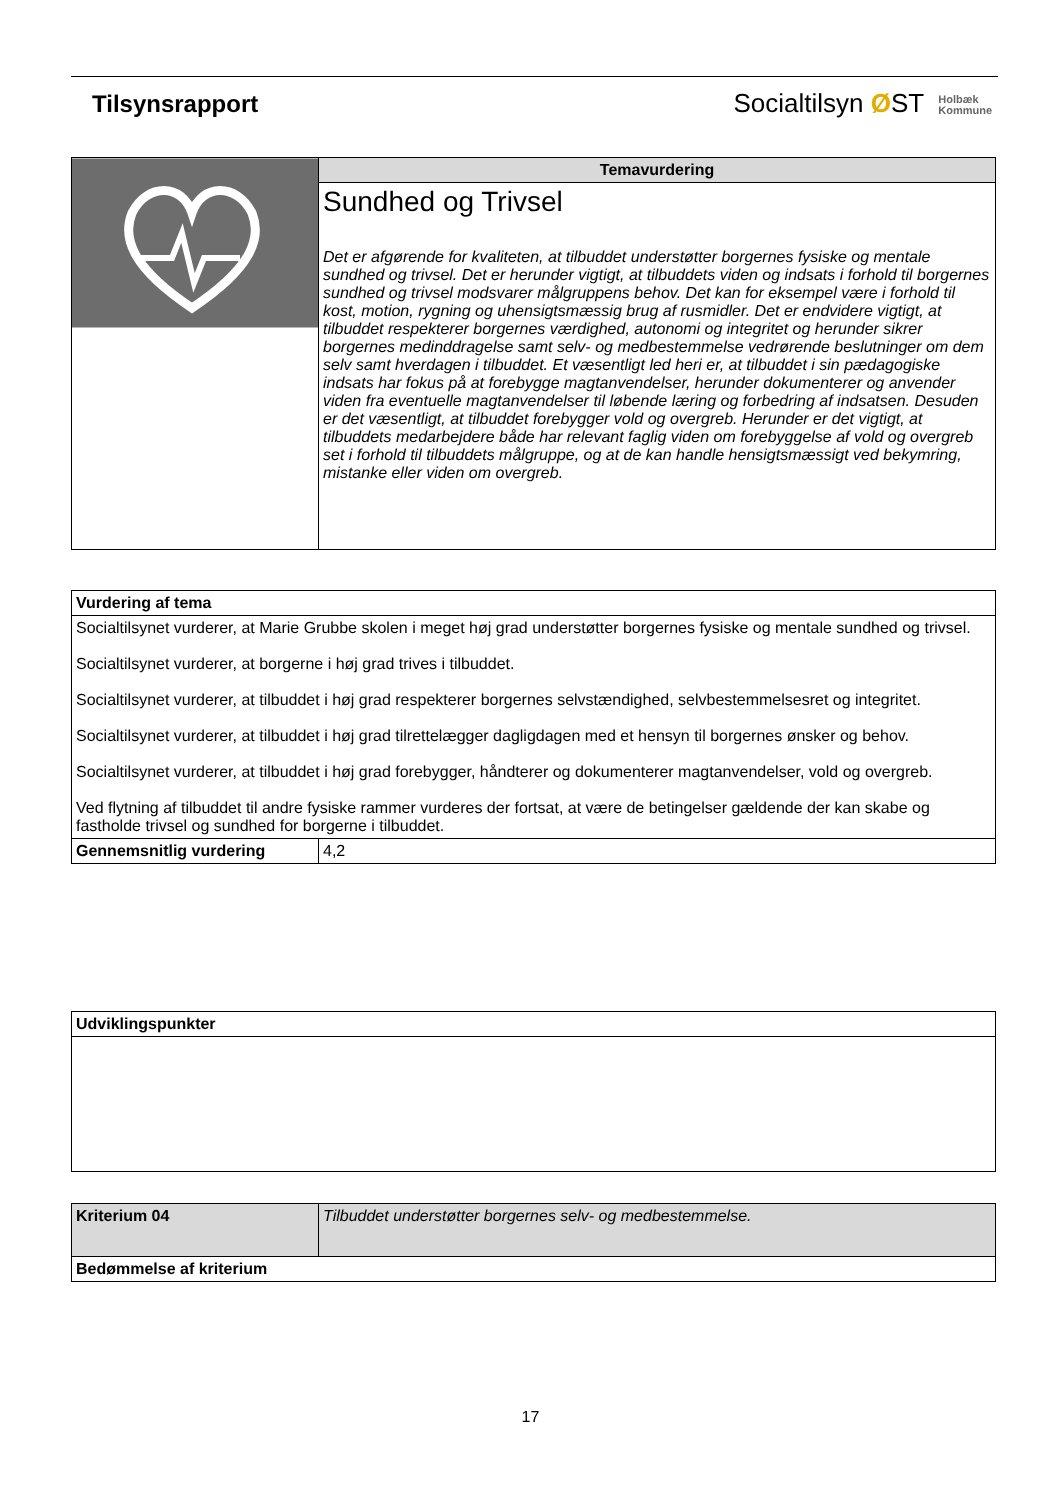Tilsynsrapport
Socialtilsyn ØST Holbæk
Kommune
| | Temavurdering |
| | Sundhed og Trivsel Det er afgørende for kvaliteten, at tilbuddet understøtter borgernes fysiske og mentale sundhed og trivsel. Det er herunder vigtigt, at tilbuddets viden og indsats i forhold til borgernes sundhed og trivsel modsvarer målgruppens behov. Det kan for eksempel være i forhold til kost, motion, rygning og uhensigtsmæssig brug af rusmidler. Det er endvidere vigtigt, at tilbuddet respekterer borgernes værdighed, autonomi og integritet og herunder sikrer borgernes medinddragelse samt selv- og medbestemmelse vedrørende beslutninger om dem selv samt hverdagen i tilbuddet. Et væsentligt led heri er, at tilbuddet i sin pædagogiske indsats har fokus på at forebygge magtanvendelser, herunder dokumenterer og anvender viden fra eventuelle magtanvendelser til løbende læring og forbedring af indsatsen. Desuden er det væsentligt, at tilbuddet forebygger vold og overgreb. Herunder er det vigtigt, at tilbuddets medarbejdere både har relevant faglig viden om forebyggelse af vold og overgreb set i forhold til tilbuddets målgruppe, og at de kan handle hensigtsmæssigt ved bekymring, mistanke eller viden om overgreb. |
| Vurdering af tema | |
| --- | --- |
| Socialtilsynet vurderer, at Marie Grubbe skolen i meget høj grad understøtter borgernes fysiske og mentale sundhed og trivsel. Socialtilsynet vurderer, at borgerne i høj grad trives i tilbuddet. Socialtilsynet vurderer, at tilbuddet i høj grad respekterer borgernes selvstændighed, selvbestemmelsesret og integritet. Socialtilsynet vurderer, at tilbuddet i høj grad tilrettelægger dagligdagen med et hensyn til borgernes ønsker og behov. Socialtilsynet vurderer, at tilbuddet i høj grad forebygger, håndterer og dokumenterer magtanvendelser, vold og overgreb. Ved flytning af tilbuddet til andre fysiske rammer vurderes der fortsat, at være de betingelser gældende der kan skabe og fastholde trivsel og sundhed for borgerne i tilbuddet. | |
| Gennemsnitlig vurdering | 4,2 |
| Udviklingspunkter |
| --- |
| Kriterium 04 | Tilbuddet understøtter borgernes selv- og medbestemmelse. |
| Bedømmelse af kriterium | |
17